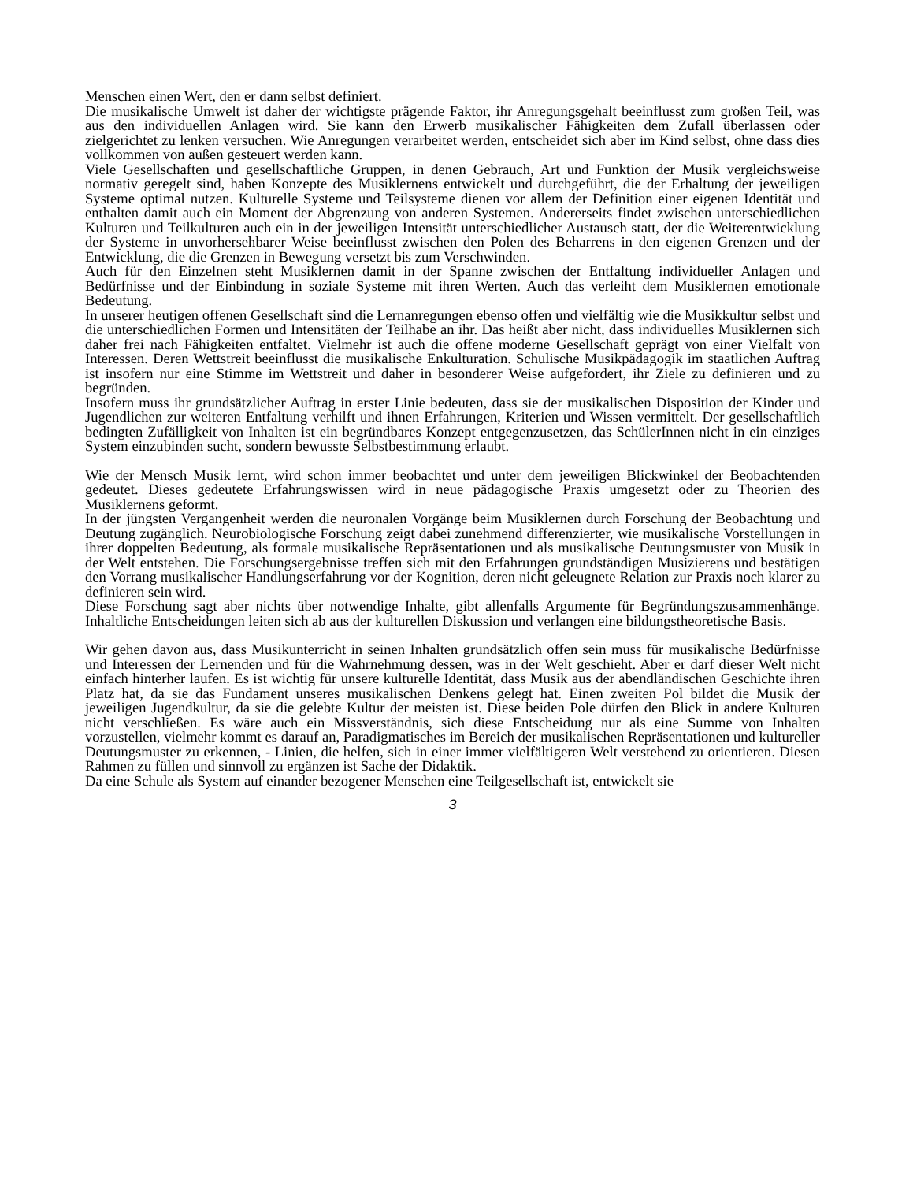Menschen einen Wert, den er dann selbst definiert.
Die musikalische Umwelt ist daher der wichtigste prägende Faktor, ihr Anregungsgehalt beeinflusst zum großen Teil, was aus den individuellen Anlagen wird. Sie kann den Erwerb musikalischer Fähigkeiten dem Zufall überlassen oder zielgerichtet zu lenken versuchen. Wie Anregungen verarbeitet werden, entscheidet sich aber im Kind selbst, ohne dass dies vollkommen von außen gesteuert werden kann.
Viele Gesellschaften und gesellschaftliche Gruppen, in denen Gebrauch, Art und Funktion der Musik vergleichsweise normativ geregelt sind, haben Konzepte des Musiklernens entwickelt und durchgeführt, die der Erhaltung der jeweiligen Systeme optimal nutzen. Kulturelle Systeme und Teilsysteme dienen vor allem der Definition einer eigenen Identität und enthalten damit auch ein Moment der Abgrenzung von anderen Systemen. Andererseits findet zwischen unterschiedlichen Kulturen und Teilkulturen auch ein in der jeweiligen Intensität unterschiedlicher Austausch statt, der die Weiterentwicklung der Systeme in unvorhersehbarer Weise beeinflusst zwischen den Polen des Beharrens in den eigenen Grenzen und der Entwicklung, die die Grenzen in Bewegung versetzt bis zum Verschwinden.
Auch für den Einzelnen steht Musiklernen damit in der Spanne zwischen der Entfaltung individueller Anlagen und Bedürfnisse und der Einbindung in soziale Systeme mit ihren Werten. Auch das verleiht dem Musiklernen emotionale Bedeutung.
In unserer heutigen offenen Gesellschaft sind die Lernanregungen ebenso offen und vielfältig wie die Musikkultur selbst und die unterschiedlichen Formen und Intensitäten der Teilhabe an ihr. Das heißt aber nicht, dass individuelles Musiklernen sich daher frei nach Fähigkeiten entfaltet. Vielmehr ist auch die offene moderne Gesellschaft geprägt von einer Vielfalt von Interessen. Deren Wettstreit beeinflusst die musikalische Enkulturation. Schulische Musikpädagogik im staatlichen Auftrag ist insofern nur eine Stimme im Wettstreit und daher in besonderer Weise aufgefordert, ihr Ziele zu definieren und zu begründen.
Insofern muss ihr grundsätzlicher Auftrag in erster Linie bedeuten, dass sie der musikalischen Disposition der Kinder und Jugendlichen zur weiteren Entfaltung verhilft und ihnen Erfahrungen, Kriterien und Wissen vermittelt. Der gesellschaftlich bedingten Zufälligkeit von Inhalten ist ein begründbares Konzept entgegenzusetzen, das SchülerInnen nicht in ein einziges System einzubinden sucht, sondern bewusste Selbstbestimmung erlaubt.
Wie der Mensch Musik lernt, wird schon immer beobachtet und unter dem jeweiligen Blickwinkel der Beobachtenden gedeutet. Dieses gedeutete Erfahrungswissen wird in neue pädagogische Praxis umgesetzt oder zu Theorien des Musiklernens geformt.
In der jüngsten Vergangenheit werden die neuronalen Vorgänge beim Musiklernen durch Forschung der Beobachtung und Deutung zugänglich. Neurobiologische Forschung zeigt dabei zunehmend differenzierter, wie musikalische Vorstellungen in ihrer doppelten Bedeutung, als formale musikalische Repräsentationen und als musikalische Deutungsmuster von Musik in der Welt entstehen. Die Forschungsergebnisse treffen sich mit den Erfahrungen grundständigen Musizierens und bestätigen den Vorrang musikalischer Handlungserfahrung vor der Kognition, deren nicht geleugnete Relation zur Praxis noch klarer zu definieren sein wird.
Diese Forschung sagt aber nichts über notwendige Inhalte, gibt allenfalls Argumente für Begründungszusammenhänge. Inhaltliche Entscheidungen leiten sich ab aus der kulturellen Diskussion und verlangen eine bildungstheoretische Basis.
Wir gehen davon aus, dass Musikunterricht in seinen Inhalten grundsätzlich offen sein muss für musikalische Bedürfnisse und Interessen der Lernenden und für die Wahrnehmung dessen, was in der Welt geschieht. Aber er darf dieser Welt nicht einfach hinterher laufen. Es ist wichtig für unsere kulturelle Identität, dass Musik aus der abendländischen Geschichte ihren Platz hat, da sie das Fundament unseres musikalischen Denkens gelegt hat. Einen zweiten Pol bildet die Musik der jeweiligen Jugendkultur, da sie die gelebte Kultur der meisten ist. Diese beiden Pole dürfen den Blick in andere Kulturen nicht verschließen. Es wäre auch ein Missverständnis, sich diese Entscheidung nur als eine Summe von Inhalten vorzustellen, vielmehr kommt es darauf an, Paradigmatisches im Bereich der musikalischen Repräsentationen und kultureller Deutungsmuster zu erkennen, - Linien, die helfen, sich in einer immer vielfältigeren Welt verstehend zu orientieren. Diesen Rahmen zu füllen und sinnvoll zu ergänzen ist Sache der Didaktik.
Da eine Schule als System auf einander bezogener Menschen eine Teilgesellschaft ist, entwickelt sie
3